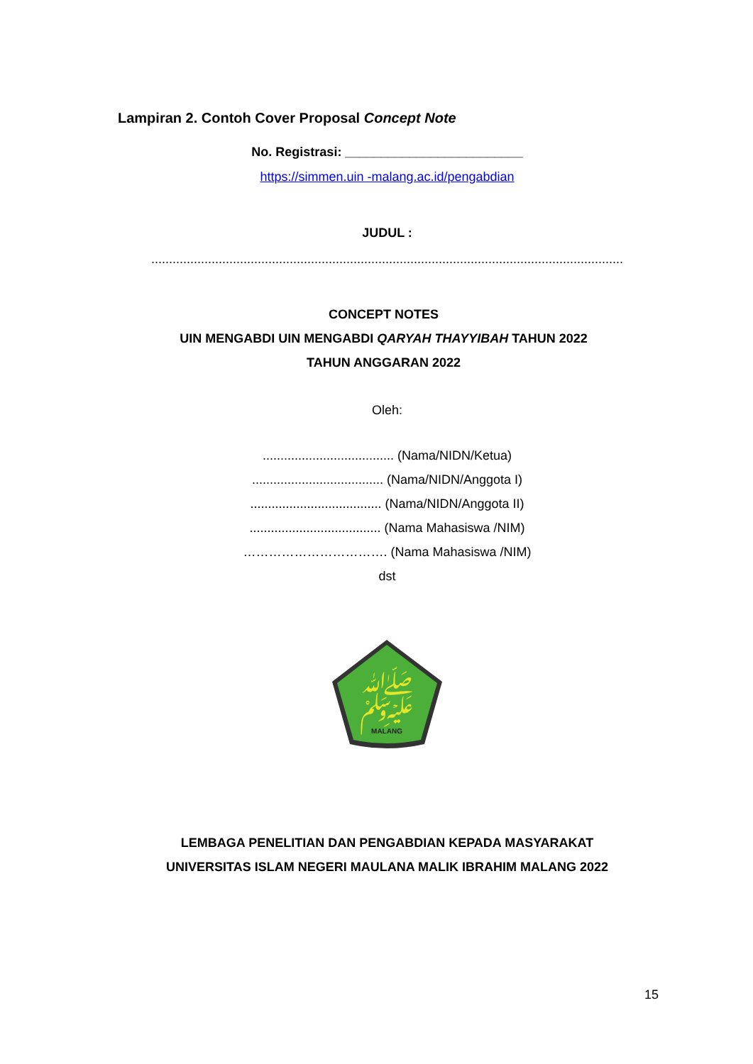Lampiran 2. Contoh Cover Proposal Concept Note
No. Registrasi: _________________________
https://simmen.uin -malang.ac.id/pengabdian
JUDUL :
.....................................................................................................................................
CONCEPT NOTES
UIN MENGABDI UIN MENGABDI QARYAH THAYYIBAH TAHUN 2022
TAHUN ANGGARAN 2022
Oleh:
..................................... (Nama/NIDN/Ketua)
..................................... (Nama/NIDN/Anggota I)
..................................... (Nama/NIDN/Anggota II)
..................................... (Nama Mahasiswa /NIM)
……………………………. (Nama Mahasiswa /NIM)
dst
ﷺ
MALANG
LEMBAGA PENELITIAN DAN PENGABDIAN KEPADA MASYARAKAT
UNIVERSITAS ISLAM NEGERI MAULANA MALIK IBRAHIM MALANG 2022
15